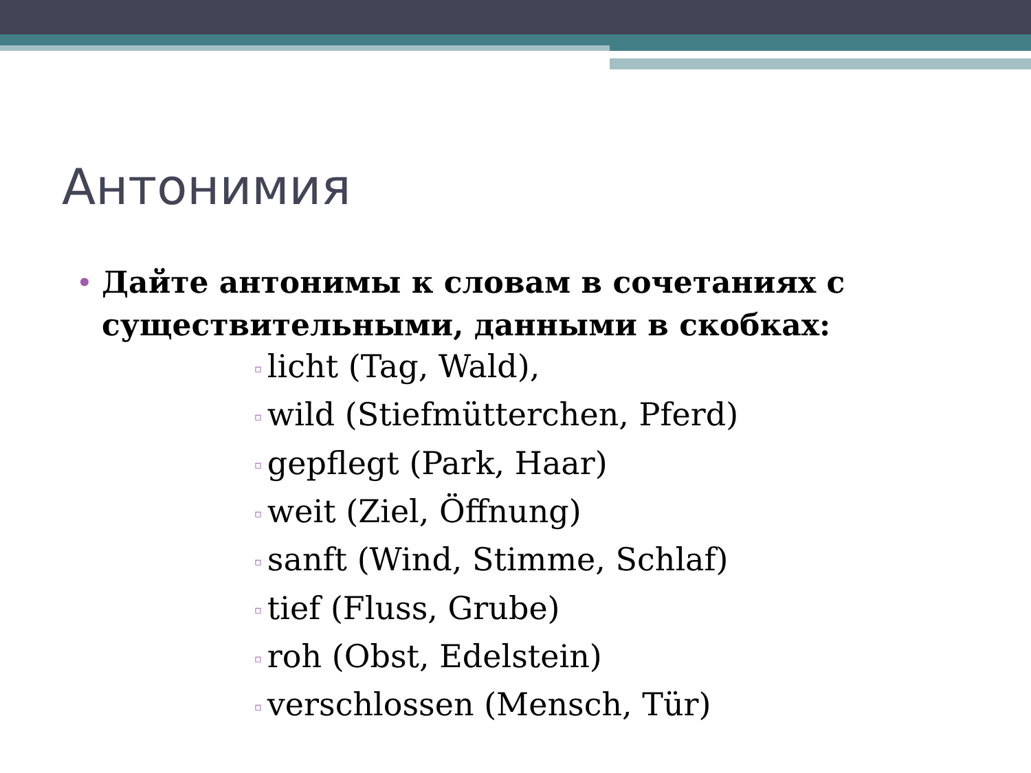Антонимия
• Дайте антонимы к словам в сочетаниях с существительными, данными в скобках:
▫ licht (Tag, Wald),
▫ wild (Stiefmütterchen, Pferd)
▫ gepflegt (Park, Haar)
▫ weit (Ziel, Öffnung)
▫ sanft (Wind, Stimme, Schlaf)
▫ tief (Fluss, Grube)
▫ roh (Obst, Edelstein)
▫ verschlossen (Mensch, Tür)